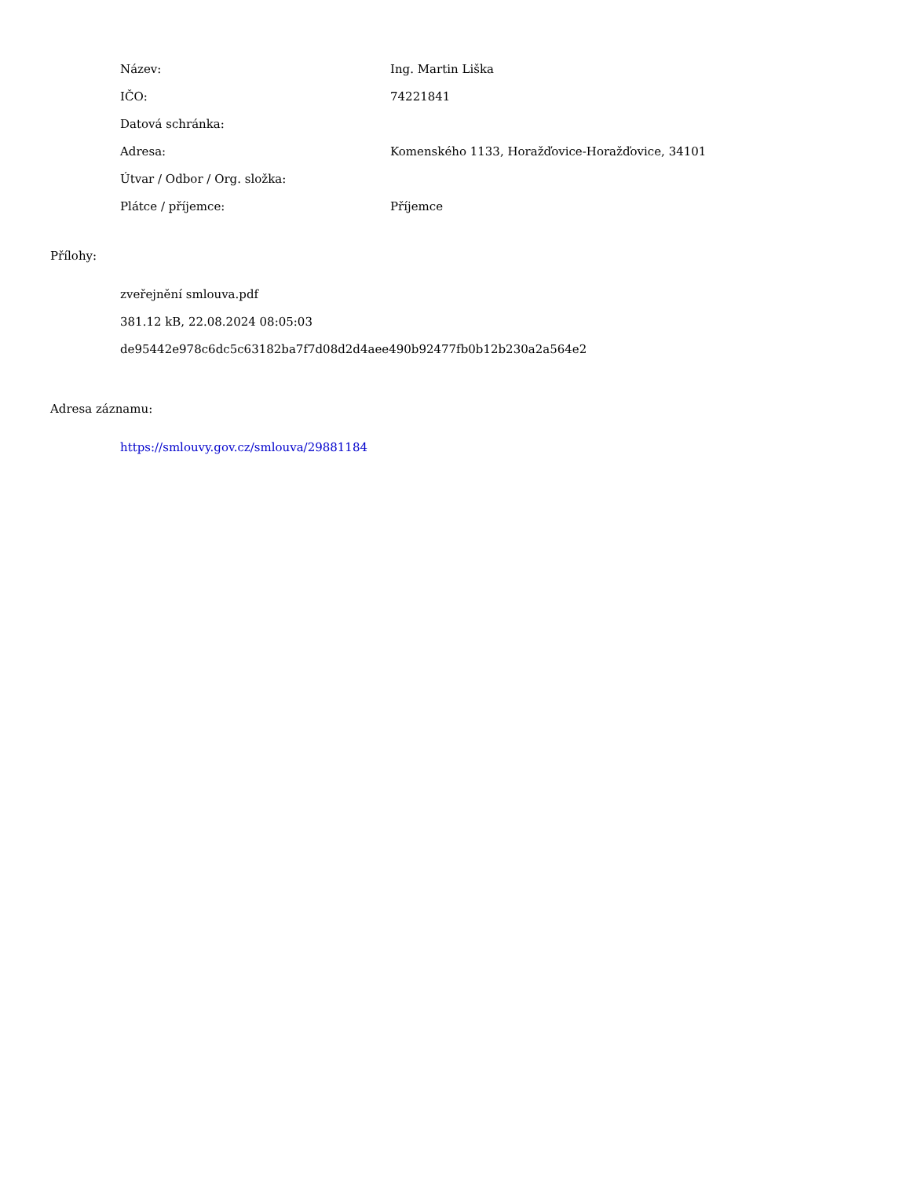| Název: | Ing. Martin Liška |
| IČO: | 74221841 |
| Datová schránka: | |
| Adresa: | Komenského 1133, Horažďovice-Horažďovice, 34101 |
| Útvar / Odbor / Org. složka: | |
| Plátce / příjemce: | Příjemce |
Přílohy:
zveřejnění smlouva.pdf
381.12 kB, 22.08.2024 08:05:03
de95442e978c6dc5c63182ba7f7d08d2d4aee490b92477fb0b12b230a2a564e2
Adresa záznamu:
https://smlouvy.gov.cz/smlouva/29881184